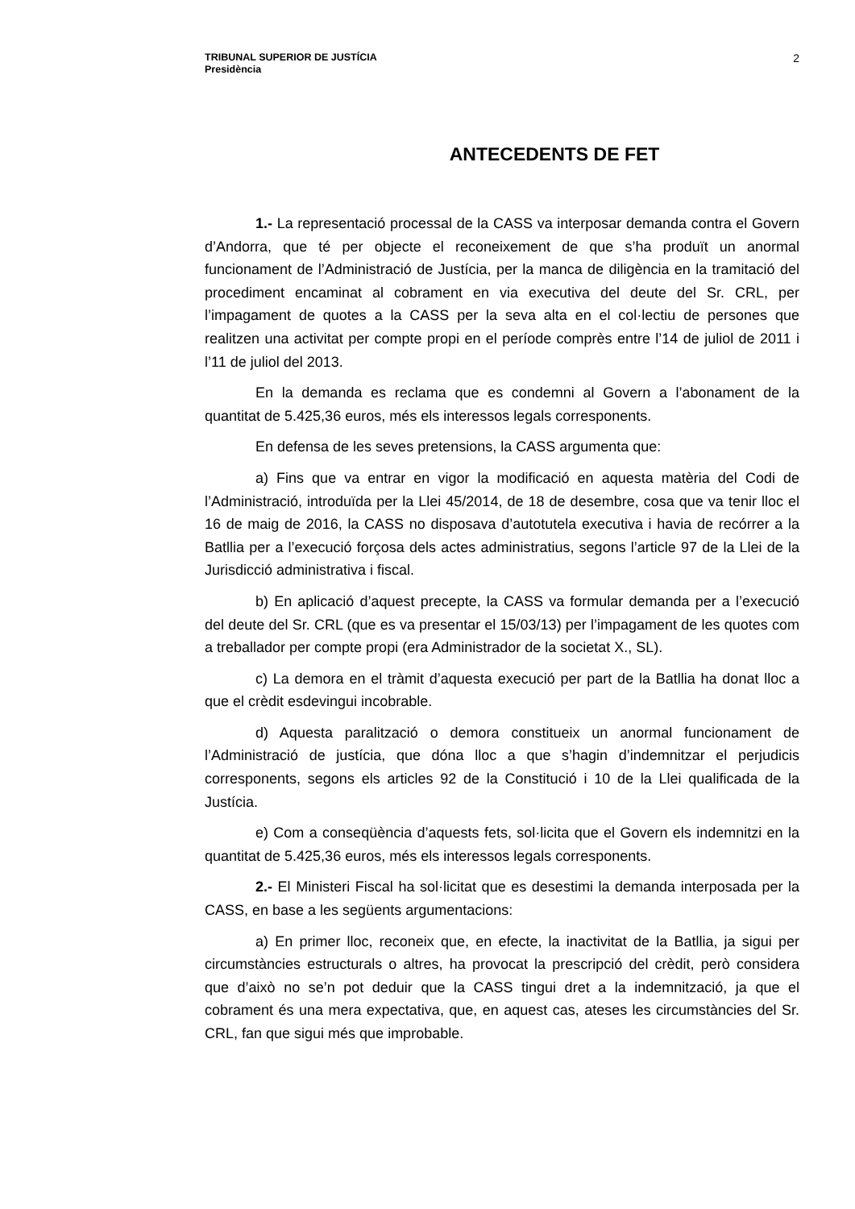TRIBUNAL SUPERIOR DE JUSTÍCIA
Presidència
2
ANTECEDENTS DE FET
1.- La representació processal de la CASS va interposar demanda contra el Govern d’Andorra, que té per objecte el reconeixement de que s’ha produït un anormal funcionament de l’Administració de Justícia, per la manca de diligència en la tramitació del procediment encaminat al cobrament en via executiva del deute del Sr. CRL, per l’impagament de quotes a la CASS per la seva alta en el col·lectiu de persones que realitzen una activitat per compte propi en el període comprès entre l’14 de juliol de 2011 i l’11 de juliol del 2013.
En la demanda es reclama que es condemni al Govern a l’abonament de la quantitat de 5.425,36 euros, més els interessos legals corresponents.
En defensa de les seves pretensions, la CASS argumenta que:
a) Fins que va entrar en vigor la modificació en aquesta matèria del Codi de l’Administració, introduïda per la Llei 45/2014, de 18 de desembre, cosa que va tenir lloc el 16 de maig de 2016, la CASS no disposava d’autotutela executiva i havia de recórrer a la Batllia per a l’execució forçosa dels actes administratius, segons l’article 97 de la Llei de la Jurisdicció administrativa i fiscal.
b) En aplicació d’aquest precepte, la CASS va formular demanda per a l’execució del deute del Sr. CRL (que es va presentar el 15/03/13) per l’impagament de les quotes com a treballador per compte propi (era Administrador de la societat X., SL).
c) La demora en el tràmit d’aquesta execució per part de la Batllia ha donat lloc a que el crèdit esdevingui incobrable.
d) Aquesta paralització o demora constitueix un anormal funcionament de l’Administració de justícia, que dóna lloc a que s’hagin d’indemnitzar el perjudicis corresponents, segons els articles 92 de la Constitució i 10 de la Llei qualificada de la Justícia.
e) Com a conseqüència d’aquests fets, sol·licita que el Govern els indemnitzi en la quantitat de 5.425,36 euros, més els interessos legals corresponents.
2.- El Ministeri Fiscal ha sol·licitat que es desestimi la demanda interposada per la CASS, en base a les següents argumentacions:
a) En primer lloc, reconeix que, en efecte, la inactivitat de la Batllia, ja sigui per circumstàncies estructurals o altres, ha provocat la prescripció del crèdit, però considera que d’això no se’n pot deduir que la CASS tingui dret a la indemnització, ja que el cobrament és una mera expectativa, que, en aquest cas, ateses les circumstàncies del Sr. CRL, fan que sigui més que improbable.